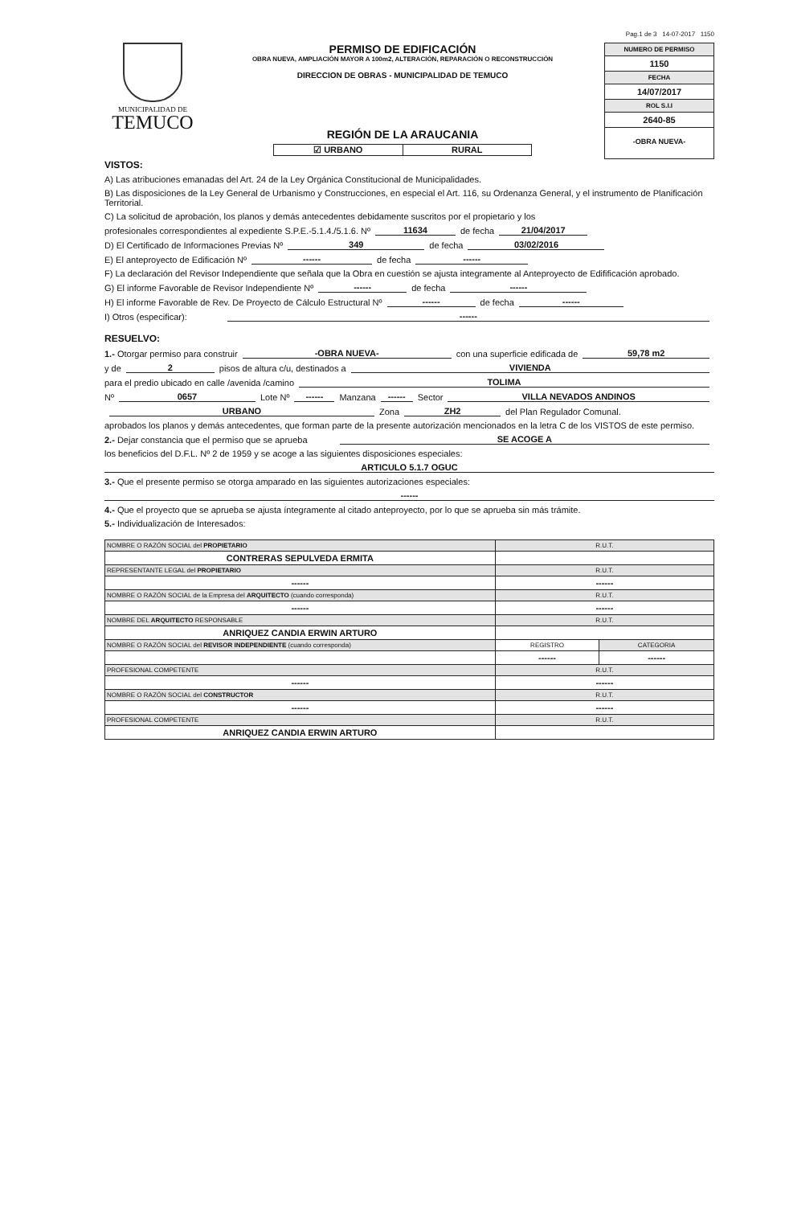Pag.1 de 3 14-07-2017 1150
MUNICIPALIDAD DE
TEMUCO
PERMISO DE EDIFICACIÓN
OBRA NUEVA, AMPLIACIÓN MAYOR A 100m2, ALTERACIÓN, REPARACIÓN O RECONSTRUCCIÓN
DIRECCION DE OBRAS - MUNICIPALIDAD DE TEMUCO
REGIÓN DE LA ARAUCANIA
☑ URBANO RURAL
NUMERO DE PERMISO
1150
FECHA
14/07/2017
ROL S.I.I
2640-85
-OBRA NUEVA-
VISTOS:
A) Las atribuciones emanadas del Art. 24 de la Ley Orgánica Constitucional de Municipalidades.
B) Las disposiciones de la Ley General de Urbanismo y Construcciones, en especial el Art. 116, su Ordenanza General, y el instrumento de Planificación Territorial.
C) La solicitud de aprobación, los planos y demás antecedentes debidamente suscritos por el propietario y los
profesionales correspondientes al expediente S.P.E.-5.1.4./5.1.6. Nº 11634 de fecha 21/04/2017
D) El Certificado de Informaciones Previas Nº 349 de fecha 03/02/2016
E) El anteproyecto de Edificación Nº ------ de fecha ------
F) La declaración del Revisor Independiente que señala que la Obra en cuestión se ajusta integramente al Anteproyecto de Edifificación aprobado.
G) El informe Favorable de Revisor Independiente Nº ------ de fecha ------
H) El informe Favorable de Rev. De Proyecto de Cálculo Estructural Nº ------ de fecha ------
I) Otros (especificar): ------
RESUELVO:
1.- Otorgar permiso para construir -OBRA NUEVA- con una superficie edificada de 59,78 m2
y de 2 pisos de altura c/u, destinados a VIVIENDA
para el predio ubicado en calle /avenida /camino TOLIMA
Nº 0657 Lote Nº ------ Manzana ------ Sector VILLA NEVADOS ANDINOS
URBANO Zona ZH2 del Plan Regulador Comunal.
aprobados los planos y demás antecedentes, que forman parte de la presente autorización mencionados en la letra C de los VISTOS de este permiso.
2.- Dejar constancia que el permiso que se aprueba SE ACOGE A
los beneficios del D.F.L. Nº 2 de 1959 y se acoge a las siguientes disposiciones especiales:
ARTICULO 5.1.7 OGUC
3.- Que el presente permiso se otorga amparado en las siguientes autorizaciones especiales:
------
4.- Que el proyecto que se aprueba se ajusta íntegramente al citado anteproyecto, por lo que se aprueba sin más trámite.
5.- Individualización de Interesados:
| NOMBRE O RAZÓN SOCIAL del PROPIETARIO | R.U.T. | |
| CONTRERAS SEPULVEDA ERMITA | | |
| REPRESENTANTE LEGAL del PROPIETARIO | R.U.T. | |
| ------ | ------ | |
| NOMBRE O RAZÓN SOCIAL de la Empresa del ARQUITECTO (cuando corresponda) | R.U.T. | |
| ------ | ------ | |
| NOMBRE DEL ARQUITECTO RESPONSABLE | R.U.T. | |
| ANRIQUEZ CANDIA ERWIN ARTURO | | |
| NOMBRE O RAZÓN SOCIAL del REVISOR INDEPENDIENTE (cuando corresponda) | REGISTRO | CATEGORIA |
| | ------ | ------ |
| PROFESIONAL COMPETENTE | R.U.T. | |
| ------ | ------ | |
| NOMBRE O RAZÓN SOCIAL del CONSTRUCTOR | R.U.T. | |
| ------ | ------ | |
| PROFESIONAL COMPETENTE | R.U.T. | |
| ANRIQUEZ CANDIA ERWIN ARTURO | | |